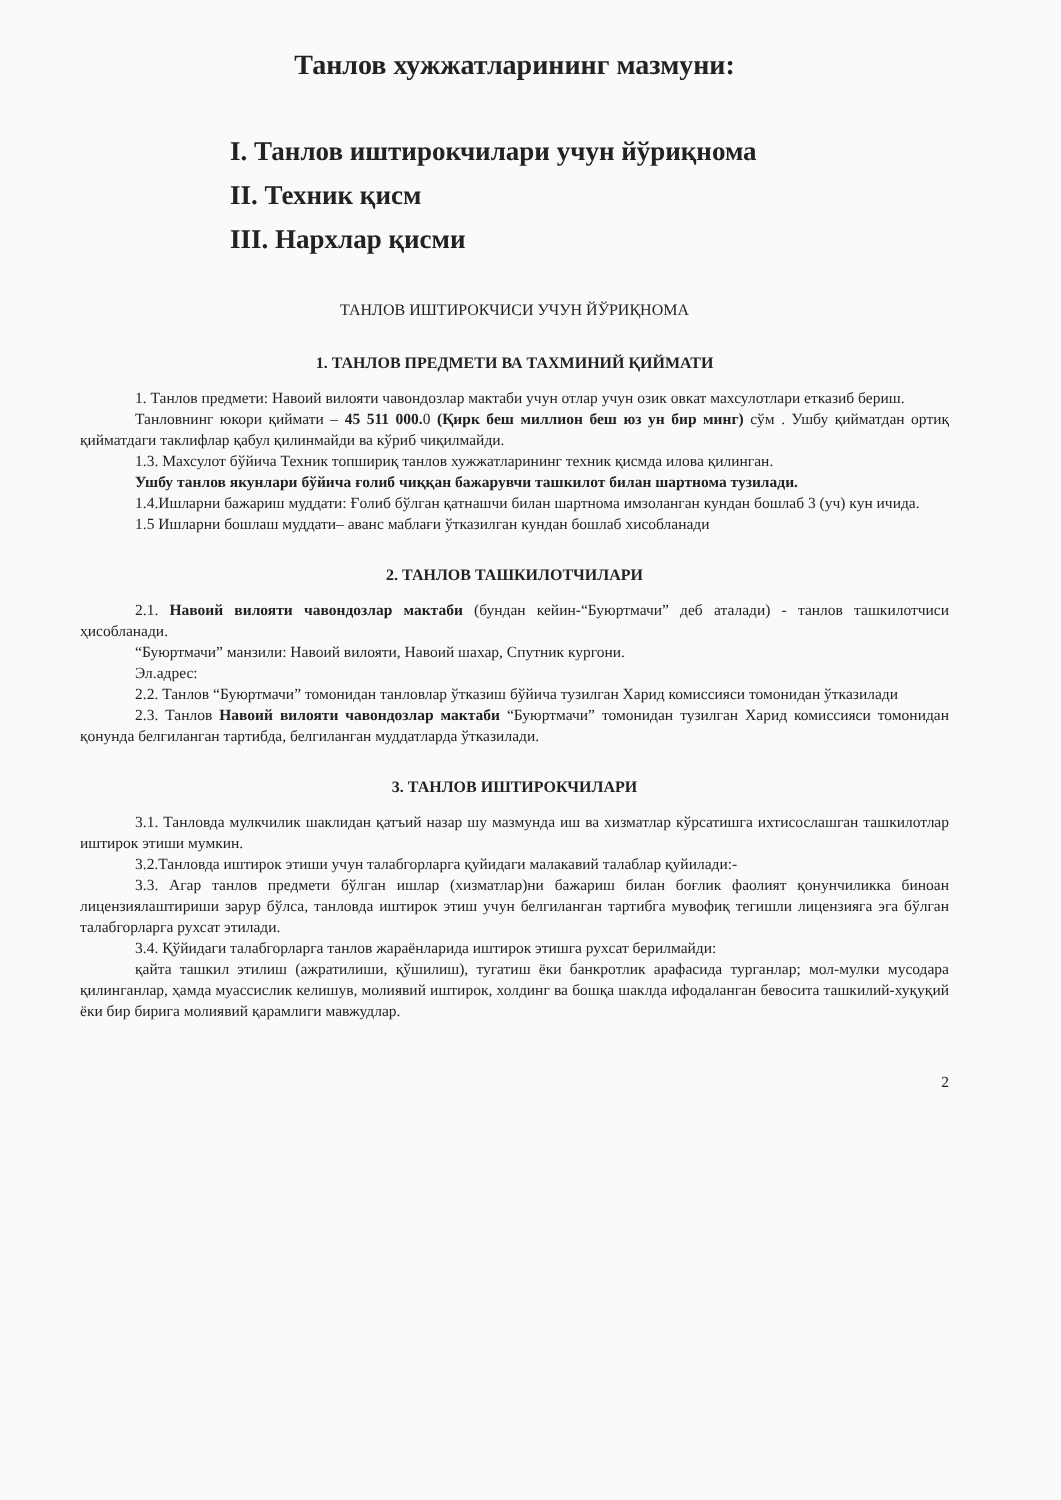Танлов хужжатларининг мазмуни:
I. Танлов иштирокчилари учун йўриқнома
II. Техник қисм
III. Нархлар қисми
ТАНЛОВ ИШТИРОКЧИСИ УЧУН ЙЎРИҚНОМА
1. ТАНЛОВ ПРЕДМЕТИ ВА ТАХМИНИЙ ҚИЙМАТИ
1. Танлов предмети: Навоий вилояти чавондозлар мактаби учун отлар учун озик овкат махсулотлари етказиб бериш.
Танловнинг юкори қиймати – 45 511 000. 0 (Қирк беш миллион беш юз ун бир минг) сўм . Ушбу қийматдан ортиқ қийматдаги таклифлар қабул қилинмайди ва кўриб чиқилмайди.
1.3. Махсулот бўйича Техник топшириқ танлов хужжатларининг техник қисмда илова қилинган.
Ушбу танлов якунлари бўйича ғолиб чиққан бажарувчи ташкилот билан шартнома тузилади.
1.4.Ишларни бажариш муддати: Ғолиб бўлган қатнашчи билан шартнома имзоланган кундан бошлаб 3 (уч) кун ичида.
1.5 Ишларни бошлаш муддати– аванс маблағи ўтказилган кундан бошлаб хисобланади
2. ТАНЛОВ ТАШКИЛОТЧИЛАРИ
2.1. Навоий вилояти чавондозлар мактаби (бундан кейин-“Буюртмачи” деб аталади) - танлов ташкилотчиси ҳисобланади.
“Буюртмачи” манзили: Навоий вилояти, Навоий шахар, Спутник кургони.
Эл.адрес:
2.2. Танлов “Буюртмачи” томонидан танловлар ўтказиш бўйича тузилган Харид комиссияси томонидан ўтказилади
2.3. Танлов Навоий вилояти чавондозлар мактаби “Буюртмачи” томонидан тузилган Харид комиссияси томонидан қонунда белгиланган тартибда, белгиланган муддатларда ўтказилади.
3. ТАНЛОВ ИШТИРОКЧИЛАРИ
3.1. Танловда мулкчилик шаклидан қатъий назар шу мазмунда иш ва хизматлар кўрсатишга ихтисослашган ташкилотлар иштирок этиши мумкин.
3.2.Танловда иштирок этиши учун талабгорларга қуйидаги малакавий талаблар қуйилади:-
3.3. Агар танлов предмети бўлган ишлар (хизматлар)ни бажариш билан боғлик фаолият қонунчиликка биноан лицензиялаштириши зарур бўлса, танловда иштирок этиш учун белгиланган тартибга мувофиқ тегишли лицензияга эга бўлган талабгорларга рухсат этилади.
3.4. Қўйидаги талабгорларга танлов жараёнларида иштирок этишга рухсат берилмайди:
қайта ташкил этилиш (ажратилиши, қўшилиш), тугатиш ёки банкротлик арафасида турганлар; мол-мулки мусодара қилинганлар, ҳамда муассислик келишув, молиявий иштирок, холдинг ва бошқа шаклда ифодаланган бевосита ташкилий-хуқуқий ёки бир бирига молиявий қарамлиги мавжудлар.
2